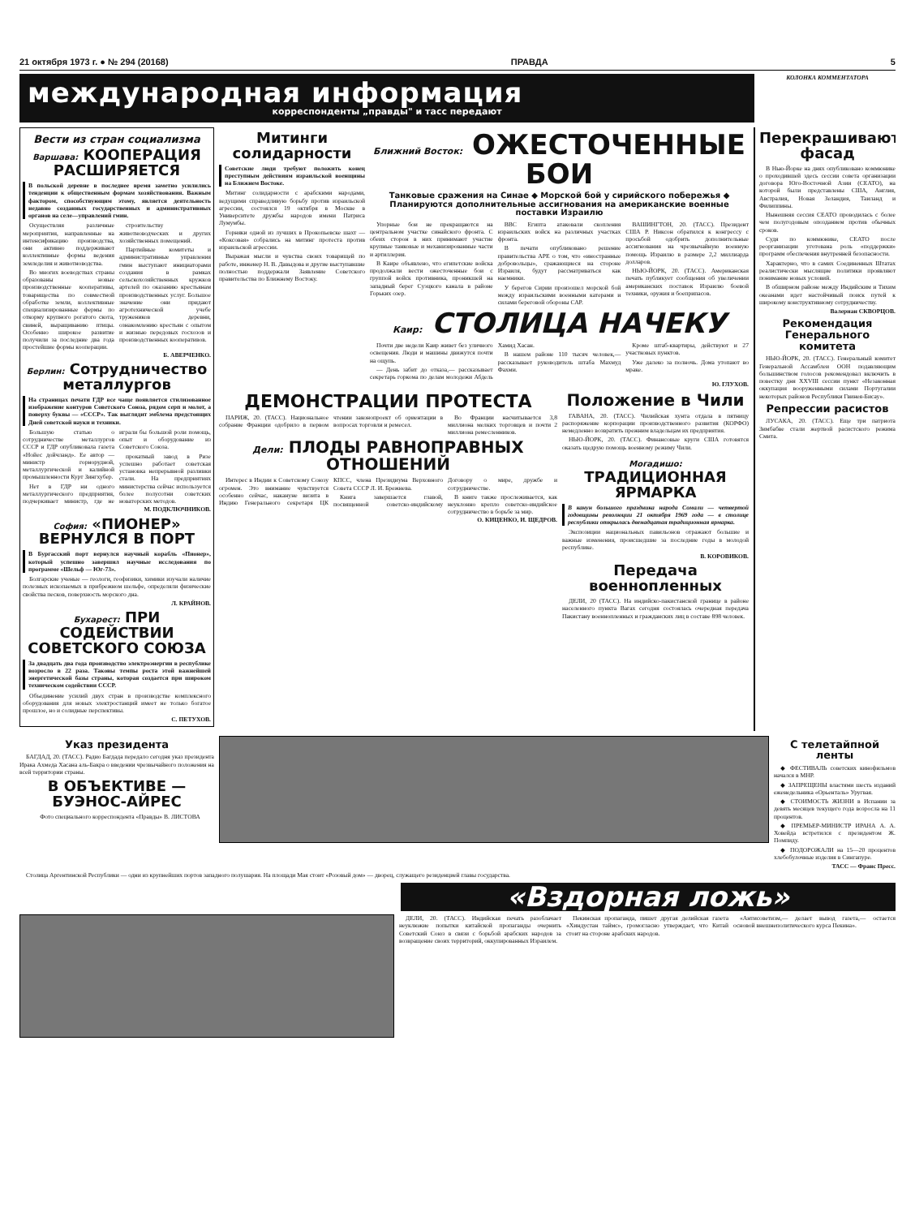21 октября 1973 г. ● № 294 (20168) ПРАВДА 5
международная информация
корреспонденты „правды" и тасс передают
КОЛОНКА КОММЕНТАТОРА
Вести из стран социализма
Варшава: КООПЕРАЦИЯ РАСШИРЯЕТСЯ
В польской деревне в последнее время заметно усилились тенденции к общественным формам хозяйствования. Важным фактором, способствующим этому, является деятельность недавно созданных государственных и административных органов на селе—управлений гмин.
Осуществляя различные мероприятия, направленные на интенсификацию производства, они активно поддерживают коллективные формы ведения земледелия и животноводства.
Во многих воеводствах страны образованы новые производственные кооперативы, товарищества по совместной обработке земли, коллективные специализированные фермы по откорму крупного рогатого скота, свиней, выращиванию птицы. Особенно широкое развитие получили за последние два года простейшие формы кооперации.
строительству животноводческих и других хозяйственных помещений.
Партийные комитеты и административные управления гмин выступают инициаторами создания в рамках сельскохозяйственных кружков артелей по оказанию крестьянам производственных услуг. Большое значение они придают агротехнической учебе тружеников деревни, ознакомлению крестьян с опытом и жизнью передовых госхозов и производственных кооперативов.
Б. АВЕРЧЕНКО.
Берлин: Сотрудничество металлургов
На страницах печати ГДР все чаще появляется стилизованное изображение контуров Советского Союза, рядом серп и молот, а поверху буквы — «СССР». Так выглядит эмблема предстоящих Дней советской науки и техники.
Большую статью о сотрудничестве металлургов СССР и ГДР опубликовала газета «Нойес дойчланд». Ее автор — министр горнорудной, металлургической и калийной промышленности Курт Зингхубер.
Нет в ГДР ни одного металлургического предприятия, подчеркивает министр, где не играли бы большой роли помощь, опыт и оборудование из Советского Союза.
прокатный завод в Ризе успешно работает советская установка непрерывной разливки стали. На предприятиях министерства сейчас используется более полусотни советских новаторских методов.
М. ПОДКЛЮЧНИКОВ.
София: «ПИОНЕР» ВЕРНУЛСЯ В ПОРТ
В Бургасский порт вернулся научный корабль «Пионер», который успешно завершил научные исследования по программе «Шельф — Юг-73».
Болгарские ученые — геологи, геофизики, химики изучали наличие полезных ископаемых в прибрежном шельфе, определяли физические свойства песков, поверхность морского дна.
Л. КРАЙНОВ.
Бухарест: ПРИ СОДЕЙСТВИИ СОВЕТСКОГО СОЮЗА
За двадцать два года производство электроэнергии в республике возросло в 22 раза. Таковы темпы роста этой важнейшей энергетической базы страны, которая создается при широком техническом содействии СССР.
Объединение усилий двух стран в производстве комплексного оборудования для новых электростанций имеет не только богатое прошлое, но и солидные перспективы.
С. ПЕТУХОВ.
Митинги солидарности
Советские люди требуют положить конец преступным действиям израильской военщины на Ближнем Востоке.
Митинг солидарности с арабскими народами, ведущими справедливую борьбу против израильской агрессии, состоялся 19 октября в Москве в Университете дружбы народов имени Патриса Лумумбы.
Горняки одной из лучших в Прокопьевске шахт — «Коксовая» собрались на митинг протеста против израильской агрессии.
Выражая мысли и чувства своих товарищей по работе, инженер Н. В. Давыдова и другие выступавшие полностью поддержали Заявление Советского правительства по Ближнему Востоку.
Ближний Восток: ОЖЕСТОЧЕННЫЕ БОИ
Танковые сражения на Синае ◆ Морской бой у сирийского побережья ◆ Планируются дополнительные ассигнования на американские военные поставки Израилю
Упорные бои не прекращаются на центральном участке синайского фронта. С обеих сторон в них принимают участие крупные танковые и механизированные части и артиллерия.
В Каире объявлено, что египетские войска продолжали вести ожесточенные бои с группой войск противника, проникшей на западный берег Суэцкого канала в районе Горьких озер.
ВВС Египта атаковали скопления израильских войск на различных участках фронта.
В печати опубликовано решение правительства АРЕ о том, что «иностранные добровольцы», сражающиеся на стороне Израиля, будут рассматриваться как наемники.
У берегов Сирии произошел морской бой между израильскими военными катерами и силами береговой обороны САР.
ВАШИНГТОН, 20. (ТАСС). Президент США Р. Никсон обратился к конгрессу с просьбой одобрить дополнительные ассигнования на чрезвычайную военную помощь Израилю в размере 2,2 миллиарда долларов.
НЬЮ-ЙОРК, 20. (ТАСС). Американская печать публикует сообщения об увеличении американских поставок Израилю боевой техники, оружия и боеприпасов.
Каир: СТОЛИЦА НАЧЕКУ
Почти две недели Каир живет без уличного освещения. Люди и машины движутся почти на ощупь.
— День забит до отказа,— рассказывает секретарь горкома по делам молодежи Абдель Хамид Хасан.
В нашем районе 110 тысяч человек,— рассказывает руководитель штаба Махмуд Фахми.
Кроме штаб-квартиры, действуют и 27 участковых пунктов.
Уже далеко за полночь. Дома утопают во мраке.
Ю. ГЛУХОВ.
ДЕМОНСТРАЦИИ ПРОТЕСТА
ПАРИЖ, 20. (ТАСС). Национальное собрание Франции одобрило в первом чтении законопроект об ориентации в вопросах торговли и ремесел.
Во Франции насчитывается 3,8 миллиона мелких торговцев и почти 2 миллиона ремесленников.
Дели: ПЛОДЫ РАВНОПРАВНЫХ ОТНОШЕНИЙ
Интерес в Индии к Советскому Союзу огромен. Это внимание чувствуется особенно сейчас, накануне визита в Индию Генерального секретаря ЦК КПСС, члена Президиума Верховного Совета СССР Л. И. Брежнева.
Книга завершается главой, посвященной советско-индийскому Договору о мире, дружбе и сотрудничестве.
В книге также прослеживается, как неуклонно крепло советско-индийское сотрудничество в борьбе за мир.
О. КИЦЕНКО, И. ЩЕДРОВ.
Положение в Чили
ГАВАНА, 20. (ТАСС). Чилийская хунта отдала в пятницу распоряжение корпорации производственного развития (КОРФО) немедленно возвратить прежним владельцам их предприятия.
НЬЮ-ЙОРК, 20. (ТАСС). Финансовые круги США готовятся оказать щедрую помощь военному режиму Чили.
Могадишо: ТРАДИЦИОННАЯ ЯРМАРКА
В канун большого праздника народа Сомали — четвертой годовщины революции 21 октября 1969 года — в столице республики открылась двенадцатая традиционная ярмарка.
Экспозиции национальных павильонов отражают большие и важные изменения, происшедшие за последние годы в молодой республике.
В. КОРОВИКОВ.
Передача военнопленных
ДЕЛИ, 20 (ТАСС). На индийско-пакистанской границе в районе населенного пункта Вагах сегодня состоялась очередная передача Пакистану военнопленных и гражданских лиц в составе 898 человек.
Перекрашивают фасад
В Нью-Йорке на днях опубликовано коммюнике о проходившей здесь сессии совета организации договора Юго-Восточной Азии (СЕАТО), на которой были представлены США, Англия, Австралия, Новая Зеландия, Таиланд и Филиппины.
Нынешняя сессия СЕАТО проводилась с более чем полугодовым опозданием против обычных сроков.
Судя по коммюнике, СЕАТО после реорганизации уготована роль «поддержки» программ обеспечения внутренней безопасности.
Характерно, что в самих Соединенных Штатах реалистически мыслящие политики проявляют понимание новых условий.
В обширном районе между Индийским и Тихим океанами идет настойчивый поиск путей к широкому конструктивному сотрудничеству.
Валериан СКВОРЦОВ.
Рекомендация Генерального комитета
НЬЮ-ЙОРК, 20. (ТАСС). Генеральный комитет Генеральной Ассамблеи ООН подавляющим большинством голосов рекомендовал включить в повестку дня XXVIII сессии пункт «Незаконная оккупация вооруженными силами Португалии некоторых районов Республики Гвинея-Бисау».
Репрессии расистов
ЛУСАКА, 20. (ТАСС). Еще три патриота Зимбабве стали жертвой расистского режима Смита.
Указ президента
БАГДАД, 20. (ТАСС). Радио Багдада передало сегодня указ президента Ирака Ахмеда Хасана аль-Бакра о введении чрезвычайного положения на всей территории страны.
В ОБЪЕКТИВЕ — БУЭНОС-АЙРЕС
Фото специального корреспондента «Правды» В. ЛИСТОВА
С телетайпной ленты
◆ ФЕСТИВАЛЬ советских кинофильмов начался в МНР.
◆ ЗАПРЕЩЕНЫ властями шесть изданий еженедельника «Орьенталь» Уругвая.
◆ СТОИМОСТЬ ЖИЗНИ в Испании за девять месяцев текущего года возросла на 11 процентов.
◆ ПРЕМЬЕР-МИНИСТР ИРАНА А. А. Ховейда встретился с президентом Ж. Помпиду.
◆ ПОДОРОЖАЛИ на 15—20 процентов хлебобулочные изделия в Сингапуре.
ТАСС — Франс Пресс.
Столица Аргентинской Республики — одни из крупнейших портов западного полушария. На площади Мая стоит «Розовый дом» — дворец, служащего резиденцией главы государства.
«Вздорная ложь»
ДЕЛИ, 20. (ТАСС). Индийская печать разоблачает неуклюжие попытки китайской пропаганды очернить Советский Союз в связи с борьбой арабских народов за возвращение своих территорий, оккупированных Израилем.
Пекинская пропаганда, пишет другая делийская газета «Хиндустан таймс», громогласно утверждает, что Китай стоит на стороне арабских народов.
«Антисоветизм,— делает вывод газета,— остается основой внешнеполитического курса Пекина».